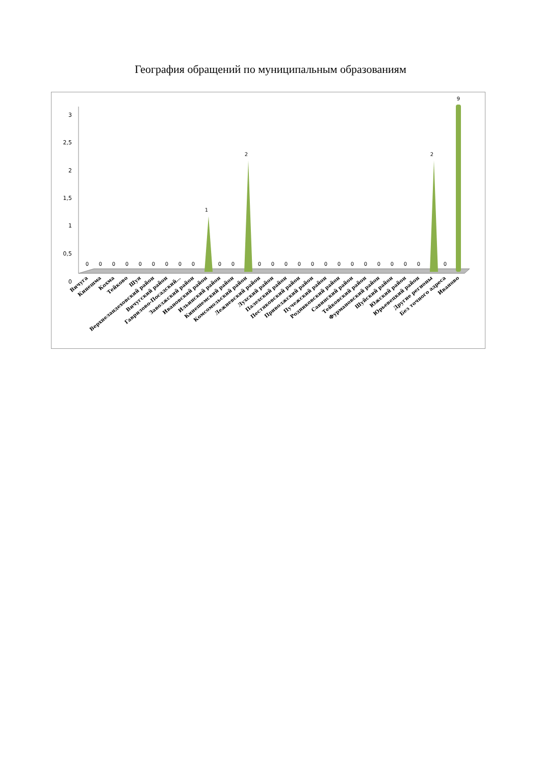География обращений по муниципальным образованиям
3
2,5
2
1,5
1
0,5
0
0
0
0
0
0
0
0
0
0
1
0
0
2
0
0
0
0
0
0
0
0
0
0
0
0
0
2
0
9
Вичуга
Кинешма
Кохма
Тейково
Шуя
Верхнеландеховский район
Вичугский район
Гаврилово-Посадский…
Заволжский район
Ивановский район
Ильинский район
Кинешемский район
Комсомольский район
Лежневский район
Лухский район
Палехский район
Пестяковский район
Приволжский район
Пучежский район
Родниковский район
Савинский район
Тейковский район
Фурмановский район
Шуйский район
Южский район
Юрьевецкий район
Другие регионы
Без точного адреса
Иваново